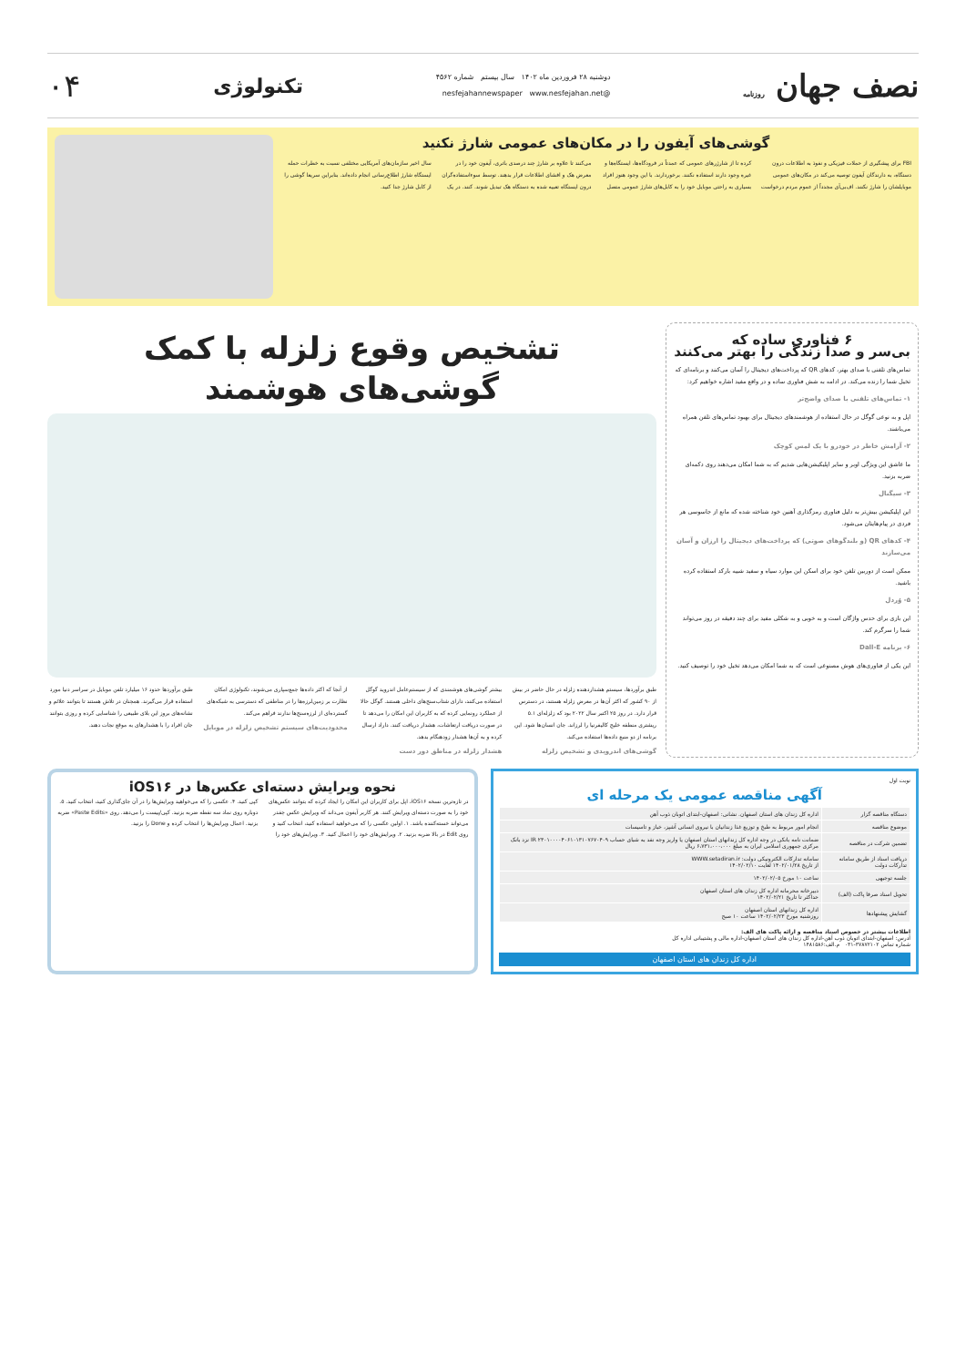نصف جهان روزنامه
دوشنبه ۲۸ فروردین ماه ۱۴۰۲ سال بیستم شماره ۴۵۶۲
@nesfejahannewspaper www.nesfejahan.net
تکنولوژی
۰۴
گوشی‌های آیفون را در مکان‌های عمومی شارژ نکنید
FBI برای پیشگیری از حملات فیزیکی و نفوذ به اطلاعات درون دستگاه، به دارندگان آیفون توصیه می‌کند در مکان‌های عمومی موبایلشان را شارژ نکنند. اف‌بی‌آی مجدداً از عموم مردم درخواست کرده تا از شارژرهای عمومی که عمدتاً در فرودگاه‌ها، ایستگاه‌ها و غیره وجود دارند استفاده نکنند. برخوردارند. با این وجود هنوز افراد بسیاری به راحتی موبایل خود را به کابل‌های شارژ عمومی متصل می‌کنند تا علاوه بر شارژ چند درصدی باتری، آیفون خود را در معرض هک و افشای اطلاعات قرار بدهند. توسط سوءاستفاده‌گران درون ایستگاه تعبیه شده به دستگاه هک تبدیل شوند. کنند. در یک سال اخیر سازمان‌های آمریکایی مختلفی نسبت به خطرات حمله ایستگاه شارژ اطلاع‌رسانی انجام داده‌اند. بنابراین سریعا گوشی را از کابل شارژ جدا کنید.
۶ فناوری ساده که
بی‌سر و صدا زندگی را بهتر می‌کنند
تماس‌های تلفنی با صدای بهتر، کدهای QR که پرداخت‌های دیجیتال را آسان می‌کنند و برنامه‌ای که تخیل شما را زنده می‌کند. در ادامه به شش فناوری ساده و در واقع مفید اشاره خواهیم کرد:
۱- تماس‌های تلفنی با صدای واضح‌تر
اپل و به نوعی گوگل در حال استفاده از هوشمندهای دیجیتال برای بهبود تماس‌های تلفن همراه می‌باشند.
۲- آرامش خاطر در خودرو با یک لمس کوچک
ما عاشق این ویژگی اوبر و سایر اپلیکیشن‌هایی شدیم که به شما امکان می‌دهند روی دکمه‌ای ضربه بزنید.
۳- سیگنال
این اپلیکیشن بیش‌تر به دلیل فناوری رمزگذاری آهنین خود شناخته شده که مانع از جاسوسی هر فردی در پیام‌هایتان می‌شود.
۴- کدهای QR (و بلندگوهای صوتی) که پرداخت‌های دیجیتال را ارزان و آسان می‌سازند
ممکن است از دوربین تلفن خود برای اسکن این موارد سیاه و سفید شبیه بارکد استفاده کرده باشید.
۵- وُردل
این بازی برای حدس واژگان است و به خوبی و به شکلی مفید برای چند دقیقه در روز می‌تواند شما را سرگرم کند.
۶- برنامه Dall-E
این یکی از فناوری‌های هوش مصنوعی است که به شما امکان می‌دهد تخیل خود را توصیف کنید.
تشخیص وقوع زلزله با کمک
گوشی‌های هوشمند
طبق برآوردها، سیستم هشداردهنده زلزله در حال حاضر در بیش از ۹۰ کشور که اکثر آن‌ها در معرض زلزله هستند، در دسترس قرار دارد. در روز ۲۵ اکتبر سال ۲۰۲۲ بود که زلزله‌ای ۵.۱ ریشتری منطقه خلیج کالیفرنیا را لرزاند. جان انسان‌ها شود. این برنامه از دو منبع داده‌ها استفاده می‌کند.
گوشی‌های اندرویدی و تشخیص زلزله
بیشتر گوشی‌های هوشمندی که از سیستم‌عامل اندروید گوگل استفاده می‌کنند، دارای شتاب‌سنج‌های داخلی هستند. گوگل حالا از عملکرد رونمایی کرده که به کاربران این امکان را می‌دهد تا در صورت دریافت ارتعاشات، هشدار دریافت کنند. داراد ارسال کرده و به آن‌ها هشدار زودهنگام بدهد.
هشدار زلزله در مناطق دور دست
از آنجا که اکثر داده‌ها جمع‌سپاری می‌شوند، تکنولوژی امکان نظارت بر زمین‌لرزه‌ها را در مناطقی که دسترسی به شبکه‌های گسترده‌ای از لرزه‌سنج‌ها ندارند فراهم می‌کند.
محدودیت‌های سیستم تشخیص زلزله در موبایل
طبق برآوردها حدود ۱۶ میلیارد تلفن موبایل در سراسر دنیا مورد استفاده قرار می‌گیرند. همچنان در تلاش هستند تا بتوانند علائم و نشانه‌های بروز این بلای طبیعی را شناسایی کرده و روزی بتوانند جان افراد را با هشدارهای به موقع نجات دهند.
نوبت اول
آگهی مناقصه عمومی یک مرحله ای
| دستگاه مناقصه گزار | اداره کل زندان های استان اصفهان. نشانی: اصفهان-ابتدای اتوبان ذوب آهن |
| موضوع مناقصه | انجام امور مربوط به طبخ و توزیع غذا زندانیان با نیروی انسانی آشپز، خباز و تاسیسات |
| تضمین شرکت در مناقصه | ضمانت نامه بانکی در وجه اداره کل زندانهای استان اصفهان یا واریز وجه نقد به شبای حساب IR ۲۳۰۱۰۰۰۰۴۰۶۱۰۱۳۱۰۷۶۷۰۴۰۹ نزد بانک مرکزی جمهوری اسلامی ایران به مبلغ ۶،۷۳۱،۰۰۰،۰۰۰ ریال |
| دریافت اسناد از طریق سامانه تدارکات دولت | سامانه تدارکات الکترونیکی دولت: WWW.setadiran.ir از تاریخ ۱۴۰۲/۰۱/۲۸ لغایت ۱۴۰۲/۰۲/۱۰ |
| جلسه توجیهی | ساعت ۱۰ مورخ ۱۴۰۲/۰۲/۰۵ |
| تحویل اسناد صرفا پاکت (الف) | دبیرخانه محرمانه اداره کل زندان های استان اصفهان حداکثر تا تاریخ ۱۴۰۲/۰۲/۲۱ |
| گشایش پیشنهادها | اداره کل زندانهای استان اصفهان روزشنبه مورخ ۱۴۰۲/۰۲/۲۳ ساعت ۱۰ صبح |
اطلاعات بیشتر در خصوص اسناد مناقصه و ارائه پاکت های الف:
آدرس: اصفهان-ابتدای اتوبان ذوب آهن-اداره کل زندان های استان اصفهان-اداره مالی و پشتیبانی اداره کل
شماره تماس ۳۷۸۷۲۱۰۲-۰۳۱ م.الف:۱۴۸۱۵۸۶
اداره کل زندان های استان اصفهان
نحوه ویرایش دسته‌ای عکس‌ها در iOS۱۶
در تازه‌ترین نسخه iOS۱۶، اپل برای کاربران این امکان را ایجاد کرده که بتوانند عکس‌های خود را به صورت دسته‌ای ویرایش کنند. هر کاربر آیفون می‌داند که ویرایش عکس چقدر می‌تواند خسته‌کننده باشد. ۱. اولین عکسی را که می‌خواهید استفاده کنید، انتخاب کنید و روی Edit در بالا ضربه بزنید. ۲. ویرایش‌های خود را اعمال کنید. ۳. ویرایش‌های خود را کپی کنید. ۴. عکسی را که می‌خواهید ویرایش‌ها را در آن جای‌گذاری کنید، انتخاب کنید. ۵. دوباره روی نماد سه نقطه ضربه بزنید. کپی/پیست را می‌دهد. روی «Paste Edits» ضربه بزنید. اعمال ویرایش‌ها را انتخاب کرده و Done را بزنید.